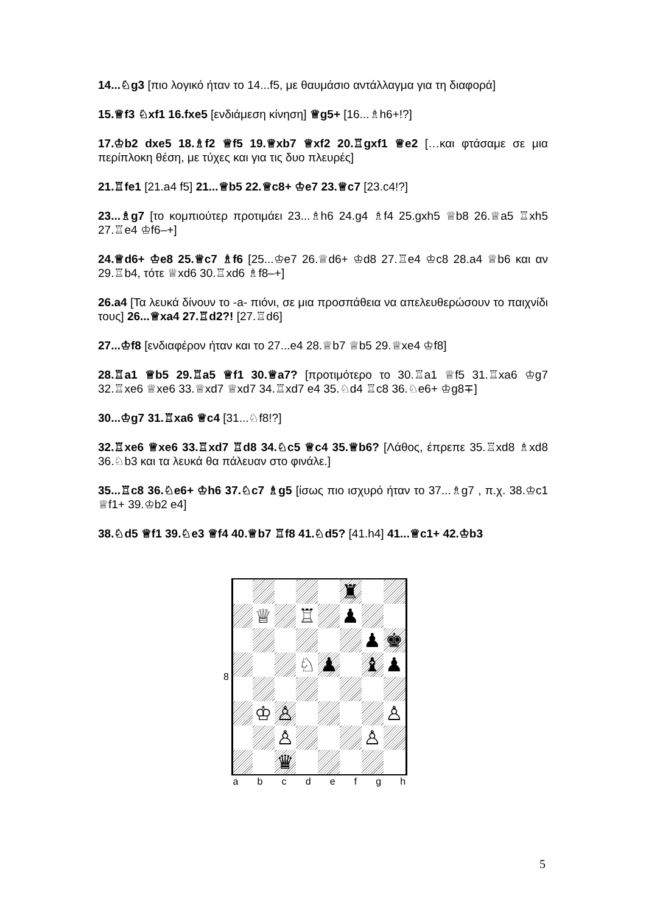14...♘g3 [πιο λογικό ήταν το 14...f5, με θαυμάσιο αντάλλαγμα για τη διαφορά]
15.♕f3 ♘xf1 16.fxe5 [ενδιάμεση κίνηση] ♕g5+ [16...♗h6+!?]
17.♔b2 dxe5 18.♗f2 ♕f5 19.♕xb7 ♕xf2 20.♖gxf1 ♕e2 […και φτάσαμε σε μια περίπλοκη θέση, με τύχες και για τις δυο πλευρές]
21.♖fe1 [21.a4 f5] 21...♕b5 22.♕c8+ ♔e7 23.♕c7 [23.c4!?]
23...♗g7 [το κομπιούτερ προτιμάει 23...♗h6 24.g4 ♗f4 25.gxh5 ♕b8 26.♕a5 ♖xh5 27.♖e4 ♔f6–+]
24.♕d6+ ♔e8 25.♕c7 ♗f6 [25...♔e7 26.♕d6+ ♔d8 27.♖e4 ♔c8 28.a4 ♕b6 και αν 29.♖b4, τότε ♕xd6 30.♖xd6 ♗f8–+]
26.a4 [Τα λευκά δίνουν το -a- πιόνι, σε μια προσπάθεια να απελευθερώσουν το παιχνίδι τους] 26...♕xa4 27.♖d2?! [27.♖d6]
27...♔f8 [ενδιαφέρον ήταν και το 27...e4 28.♕b7 ♕b5 29.♕xe4 ♔f8]
28.♖a1 ♕b5 29.♖a5 ♕f1 30.♕a7? [προτιμότερο το 30.♖a1 ♕f5 31.♖xa6 ♔g7 32.♖xe6 ♕xe6 33.♕xd7 ♕xd7 34.♖xd7 e4 35.♘d4 ♖c8 36.♘e6+ ♔g8∓]
30...♔g7 31.♖xa6 ♕c4 [31...♘f8!?]
32.♖xe6 ♕xe6 33.♖xd7 ♖d8 34.♘c5 ♕c4 35.♕b6? [Λάθος, έπρεπε 35.♖xd8 ♗xd8 36.♘b3 και τα λευκά θα πάλευαν στο φινάλε.]
35...♖c8 36.♘e6+ ♔h6 37.♘c7 ♗g5 [ίσως πιο ισχυρό ήταν το 37...♗g7 , π.χ. 38.♔c1 ♕f1+ 39.♔b2 e4]
38.♘d5 ♕f1 39.♘e3 ♕f4 40.♕b7 ♖f8 41.♘d5? [41.h4] 41...♕c1+ 42.♔b3
| 8 | / / / / / / ♜ / / / / / ♕ / / ♖ / / ♟ / / / / / / / / / / ♟ / ♚ / / / / / ♘ / ♟ / / ♝ / ♟ / / / ♔ / ♙ / / / / / ♙ / / / / ♙ / / / / ♙ / / / / / ♛ / / / / / / |
| | a b c d e f g h |
5